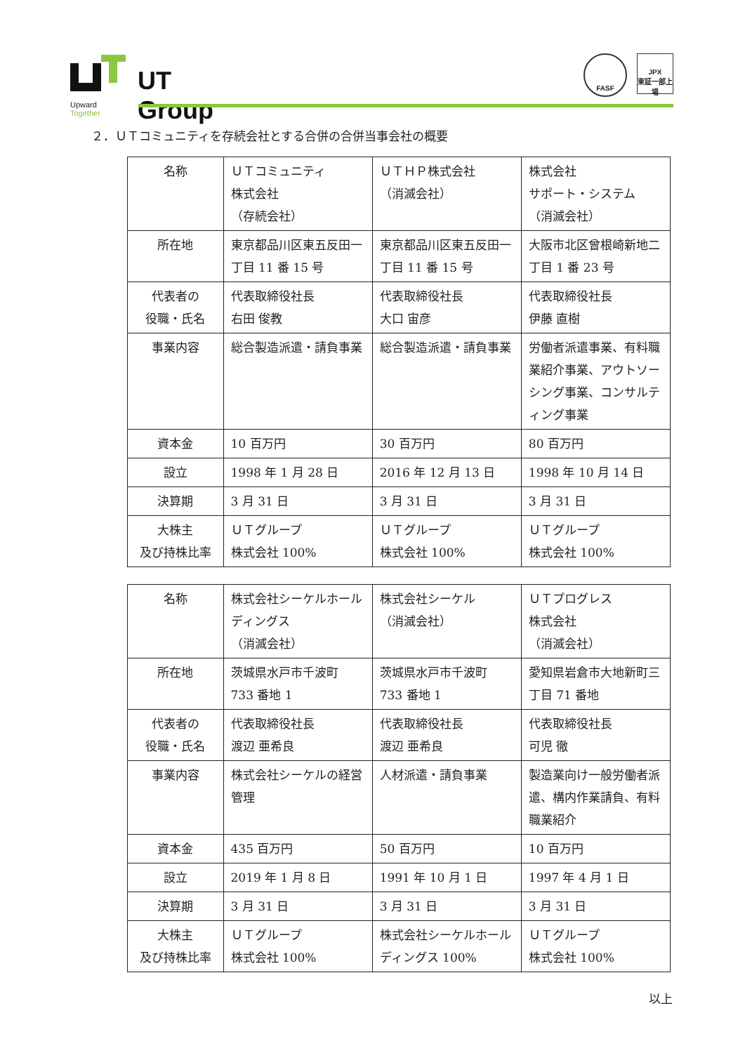UT Group
Upward Together
FASF
JPX
東証一部上場
２．ＵＴコミュニティを存続会社とする合併の合併当事会社の概要
| 名称 | ＵＴコミュニティ 株式会社 （存続会社） | ＵＴＨＰ株式会社 （消滅会社） | 株式会社 サポート・システム （消滅会社） |
| 所在地 | 東京都品川区東五反田一丁目 11 番 15 号 | 東京都品川区東五反田一丁目 11 番 15 号 | 大阪市北区曾根崎新地二丁目 1 番 23 号 |
| 代表者の 役職・氏名 | 代表取締役社長 右田 俊教 | 代表取締役社長 大口 宙彦 | 代表取締役社長 伊藤 直樹 |
| 事業内容 | 総合製造派遣・請負事業 | 総合製造派遣・請負事業 | 労働者派遣事業、有料職業紹介事業、アウトソーシング事業、コンサルティング事業 |
| 資本金 | 10 百万円 | 30 百万円 | 80 百万円 |
| 設立 | 1998 年 1 月 28 日 | 2016 年 12 月 13 日 | 1998 年 10 月 14 日 |
| 決算期 | 3 月 31 日 | 3 月 31 日 | 3 月 31 日 |
| 大株主 及び持株比率 | ＵＴグループ 株式会社 100% | ＵＴグループ 株式会社 100% | ＵＴグループ 株式会社 100% |
| 名称 | 株式会社シーケルホールディングス （消滅会社） | 株式会社シーケル （消滅会社） | ＵＴプログレス 株式会社 （消滅会社） |
| 所在地 | 茨城県水戸市千波町 733 番地 1 | 茨城県水戸市千波町 733 番地 1 | 愛知県岩倉市大地新町三丁目 71 番地 |
| 代表者の 役職・氏名 | 代表取締役社長 渡辺 亜希良 | 代表取締役社長 渡辺 亜希良 | 代表取締役社長 可児 徹 |
| 事業内容 | 株式会社シーケルの経営管理 | 人材派遣・請負事業 | 製造業向け一般労働者派遣、構内作業請負、有料職業紹介 |
| 資本金 | 435 百万円 | 50 百万円 | 10 百万円 |
| 設立 | 2019 年 1 月 8 日 | 1991 年 10 月 1 日 | 1997 年 4 月 1 日 |
| 決算期 | 3 月 31 日 | 3 月 31 日 | 3 月 31 日 |
| 大株主 及び持株比率 | ＵＴグループ 株式会社 100% | 株式会社シーケルホールディングス 100% | ＵＴグループ 株式会社 100% |
以上